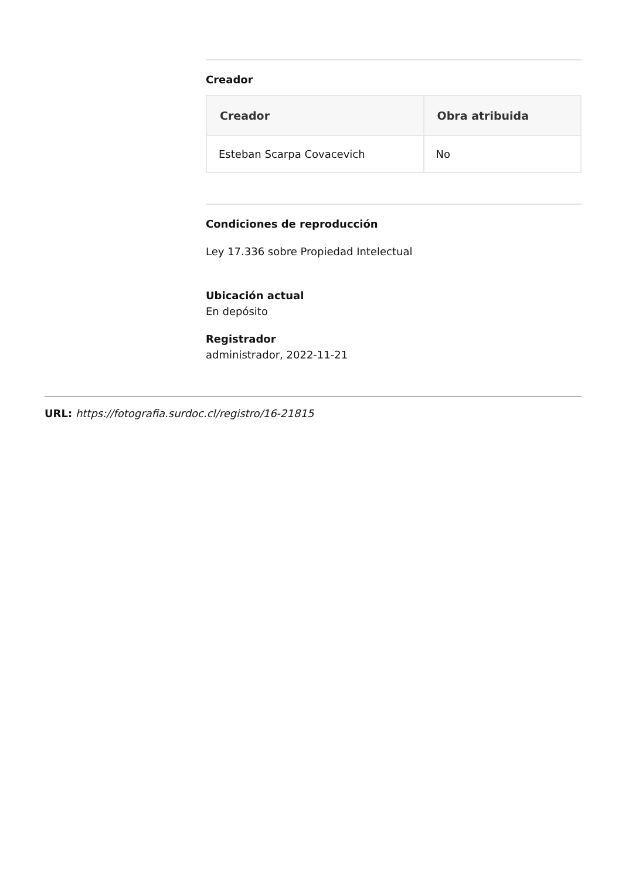Creador
| Creador | Obra atribuida |
| --- | --- |
| Esteban Scarpa Covacevich | No |
Condiciones de reproducción
Ley 17.336 sobre Propiedad Intelectual
Ubicación actual
En depósito
Registrador
administrador, 2022-11-21
URL: https://fotografia.surdoc.cl/registro/16-21815